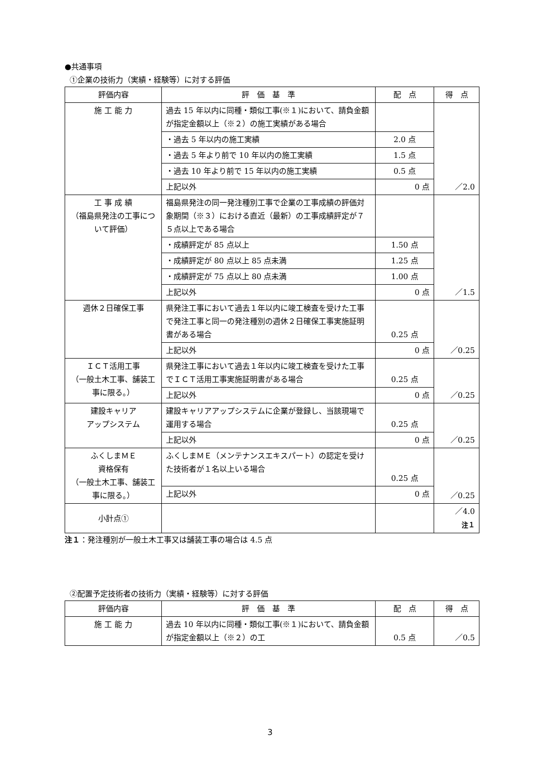●共通事項
①企業の技術力（実績・経験等）に対する評価
| 評価内容 | 評 価 基 準 | 配 点 | 得 点 |
| --- | --- | --- | --- |
| 施 工 能 力 | 過去 15 年以内に同種・類似工事(※１)において、請負金額が指定金額以上（※２）の施工実績がある場合 | | ／2.0 |
| | ・過去 5 年以内の施工実績 | 2.0 点 | |
| | ・過去 5 年より前で 10 年以内の施工実績 | 1.5 点 | |
| | ・過去 10 年より前で 15 年以内の施工実績 | 0.5 点 | |
| | 上記以外 | 0 点 | |
| 工 事 成 績 （福島県発注の工事について評価） | 福島県発注の同一発注種別工事で企業の工事成績の評価対象期間（※３）における直近（最新）の工事成績評定が７５点以上である場合 | | ／1.5 |
| | ・成績評定が 85 点以上 | 1.50 点 | |
| | ・成績評定が 80 点以上 85 点未満 | 1.25 点 | |
| | ・成績評定が 75 点以上 80 点未満 | 1.00 点 | |
| | 上記以外 | 0 点 | |
| 週休２日確保工事 | 県発注工事において過去１年以内に竣工検査を受けた工事で発注工事と同一の発注種別の週休２日確保工事実施証明書がある場合 | 0.25 点 | ／0.25 |
| | 上記以外 | 0 点 | |
| ＩＣＴ活用工事 （一般土木工事、舗装工事に限る。） | 県発注工事において過去１年以内に竣工検査を受けた工事でＩＣＴ活用工事実施証明書がある場合 | 0.25 点 | ／0.25 |
| | 上記以外 | 0 点 | |
| 建設キャリア アップシステム | 建設キャリアアップシステムに企業が登録し、当該現場で運用する場合 | 0.25 点 | ／0.25 |
| | 上記以外 | 0 点 | |
| ふくしまＭＥ 資格保有 （一般土木工事、舗装工事に限る。） | ふくしまＭＥ（メンテナンスエキスパート）の認定を受けた技術者が１名以上いる場合 | 0.25 点 | ／0.25 |
| | 上記以外 | 0 点 | |
| 小計点① | | | ／4.0 注１ |
注１：発注種別が一般土木工事又は舗装工事の場合は 4.5 点
②配置予定技術者の技術力（実績・経験等）に対する評価
| 評価内容 | 評 価 基 準 | 配 点 | 得 点 |
| --- | --- | --- | --- |
| 施 工 能 力 | 過去 10 年以内に同種・類似工事(※１)において、請負金額が指定金額以上（※２）の工 | 0.5 点 | ／0.5 |
3